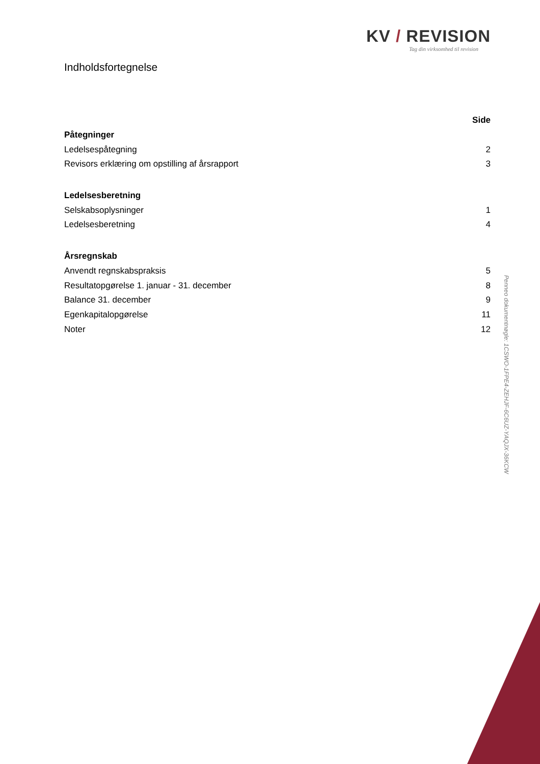KV / REVISION
Tag din virksomhed til revision
Indholdsfortegnelse
| | Side |
| Påtegninger | |
| Ledelsespåtegning | 2 |
| Revisors erklæring om opstilling af årsrapport | 3 |
| Ledelsesberetning | |
| Selskabsoplysninger | 1 |
| Ledelsesberetning | 4 |
| Årsregnskab | |
| Anvendt regnskabspraksis | 5 |
| Resultatopgørelse 1. januar - 31. december | 8 |
| Balance 31. december | 9 |
| Egenkapitalopgørelse | 11 |
| Noter | 12 |
Penneo dokumentnøgle: 1CSWO-1FPE4-ZEHJF-6C6UZ-YAQJX-36KCW